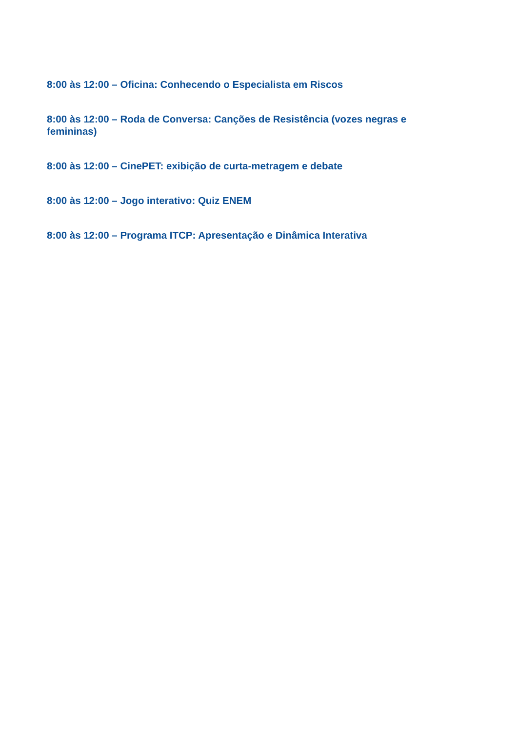8:00 às 12:00 – Oficina: Conhecendo o Especialista em Riscos
8:00 às 12:00 – Roda de Conversa: Canções de Resistência (vozes negras e femininas)
8:00 às 12:00 – CinePET: exibição de curta-metragem e debate
8:00 às 12:00 – Jogo interativo: Quiz ENEM
8:00 às 12:00 – Programa ITCP: Apresentação e Dinâmica Interativa